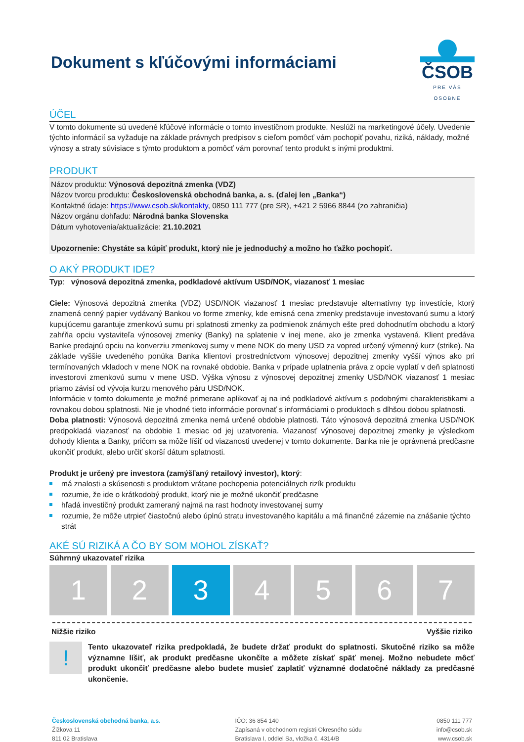Dokument s kľúčovými informáciami
ČSOB
PRE VÁS OSOBNE
ÚČEL
V tomto dokumente sú uvedené kľúčové informácie o tomto investičnom produkte. Neslúži na marketingové účely. Uvedenie týchto informácií sa vyžaduje na základe právnych predpisov s cieľom pomôcť vám pochopiť povahu, riziká, náklady, možné výnosy a straty súvisiace s týmto produktom a pomôcť vám porovnať tento produkt s inými produktmi.
PRODUKT
Názov produktu: Výnosová depozitná zmenka (VDZ)
Názov tvorcu produktu: Československá obchodná banka, a. s. (ďalej len „Banka“)
Kontaktné údaje: https://www.csob.sk/kontakty, 0850 111 777 (pre SR), +421 2 5966 8844 (zo zahraničia)
Názov orgánu dohľadu: Národná banka Slovenska
Dátum vyhotovenia/aktualizácie: 21.10.2021
Upozornenie: Chystáte sa kúpiť produkt, ktorý nie je jednoduchý a možno ho ťažko pochopiť.
O AKÝ PRODUKT IDE?
Typ: výnosová depozitná zmenka, podkladové aktívum USD/NOK, viazanosť 1 mesiac
Ciele: Výnosová depozitná zmenka (VDZ) USD/NOK viazanosť 1 mesiac predstavuje alternatívny typ investície, ktorý znamená cenný papier vydávaný Bankou vo forme zmenky, kde emisná cena zmenky predstavuje investovanú sumu a ktorý kupujúcemu garantuje zmenkovú sumu pri splatnosti zmenky za podmienok známych ešte pred dohodnutím obchodu a ktorý zahŕňa opciu vystaviteľa výnosovej zmenky (Banky) na splatenie v inej mene, ako je zmenka vystavená. Klient predáva Banke predajnú opciu na konverziu zmenkovej sumy v mene NOK do meny USD za vopred určený výmenný kurz (strike). Na základe vyššie uvedeného ponúka Banka klientovi prostredníctvom výnosovej depozitnej zmenky vyšší výnos ako pri termínovaných vkladoch v mene NOK na rovnaké obdobie. Banka v prípade uplatnenia práva z opcie vyplatí v deň splatnosti investorovi zmenkovú sumu v mene USD. Výška výnosu z výnosovej depozitnej zmenky USD/NOK viazanosť 1 mesiac priamo závisí od vývoja kurzu menového páru USD/NOK.
Informácie v tomto dokumente je možné primerane aplikovať aj na iné podkladové aktívum s podobnými charakteristikami a rovnakou dobou splatnosti. Nie je vhodné tieto informácie porovnať s informáciami o produktoch s dlhšou dobou splatnosti.
Doba platnosti: Výnosová depozitná zmenka nemá určené obdobie platnosti. Táto výnosová depozitná zmenka USD/NOK predpokladá viazanosť na obdobie 1 mesiac od jej uzatvorenia. Viazanosť výnosovej depozitnej zmenky je výsledkom dohody klienta a Banky, pričom sa môže líšiť od viazanosti uvedenej v tomto dokumente. Banka nie je oprávnená predčasne ukončiť produkt, alebo určiť skorší dátum splatnosti.
Produkt je určený pre investora (zamýšľaný retailový investor), ktorý:
má znalosti a skúsenosti s produktom vrátane pochopenia potenciálnych rizík produktu
rozumie, že ide o krátkodobý produkt, ktorý nie je možné ukončiť predčasne
hľadá investičný produkt zameraný najmä na rast hodnoty investovanej sumy
rozumie, že môže utrpieť čiastočnú alebo úplnú stratu investovaného kapitálu a má finančné zázemie na znášanie týchto strát
AKÉ SÚ RIZIKÁ A ČO BY SOM MOHOL ZÍSKAŤ?
Súhrnný ukazovateľ rizika
1 2 3 4 5 6 7
Nižšie riziko Vyššie riziko
!
Tento ukazovateľ rizika predpokladá, že budete držať produkt do splatnosti. Skutočné riziko sa môže významne líšiť, ak produkt predčasne ukončíte a môžete získať späť menej. Možno nebudete môcť produkt ukončiť predčasne alebo budete musieť zaplatiť významné dodatočné náklady za predčasné ukončenie.
Československá obchodná banka, a.s.
Žižkova 11
811 02 Bratislava
IČO: 36 854 140
Zapísaná v obchodnom registri Okresného súdu
Bratislava I, oddiel Sa, vložka č. 4314/B
0850 111 777
info@csob.sk
www.csob.sk